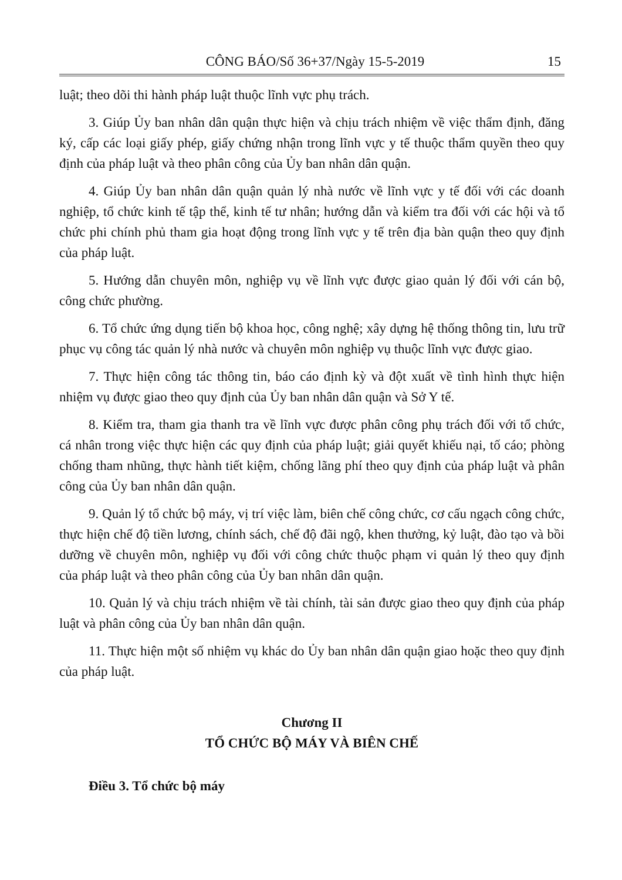CÔNG BÁO/Số 36+37/Ngày 15-5-2019 15
luật; theo dõi thi hành pháp luật thuộc lĩnh vực phụ trách.
3. Giúp Ủy ban nhân dân quận thực hiện và chịu trách nhiệm về việc thẩm định, đăng ký, cấp các loại giấy phép, giấy chứng nhận trong lĩnh vực y tế thuộc thẩm quyền theo quy định của pháp luật và theo phân công của Ủy ban nhân dân quận.
4. Giúp Ủy ban nhân dân quận quản lý nhà nước về lĩnh vực y tế đối với các doanh nghiệp, tổ chức kinh tế tập thể, kinh tế tư nhân; hướng dẫn và kiểm tra đối với các hội và tổ chức phi chính phủ tham gia hoạt động trong lĩnh vực y tế trên địa bàn quận theo quy định của pháp luật.
5. Hướng dẫn chuyên môn, nghiệp vụ về lĩnh vực được giao quản lý đối với cán bộ, công chức phường.
6. Tổ chức ứng dụng tiến bộ khoa học, công nghệ; xây dựng hệ thống thông tin, lưu trữ phục vụ công tác quản lý nhà nước và chuyên môn nghiệp vụ thuộc lĩnh vực được giao.
7. Thực hiện công tác thông tin, báo cáo định kỳ và đột xuất về tình hình thực hiện nhiệm vụ được giao theo quy định của Ủy ban nhân dân quận và Sở Y tế.
8. Kiểm tra, tham gia thanh tra về lĩnh vực được phân công phụ trách đối với tổ chức, cá nhân trong việc thực hiện các quy định của pháp luật; giải quyết khiếu nại, tố cáo; phòng chống tham nhũng, thực hành tiết kiệm, chống lãng phí theo quy định của pháp luật và phân công của Ủy ban nhân dân quận.
9. Quản lý tổ chức bộ máy, vị trí việc làm, biên chế công chức, cơ cấu ngạch công chức, thực hiện chế độ tiền lương, chính sách, chế độ đãi ngộ, khen thưởng, kỷ luật, đào tạo và bồi dưỡng về chuyên môn, nghiệp vụ đối với công chức thuộc phạm vi quản lý theo quy định của pháp luật và theo phân công của Ủy ban nhân dân quận.
10. Quản lý và chịu trách nhiệm về tài chính, tài sản được giao theo quy định của pháp luật và phân công của Ủy ban nhân dân quận.
11. Thực hiện một số nhiệm vụ khác do Ủy ban nhân dân quận giao hoặc theo quy định của pháp luật.
Chương II
TỔ CHỨC BỘ MÁY VÀ BIÊN CHẾ
Điều 3. Tổ chức bộ máy